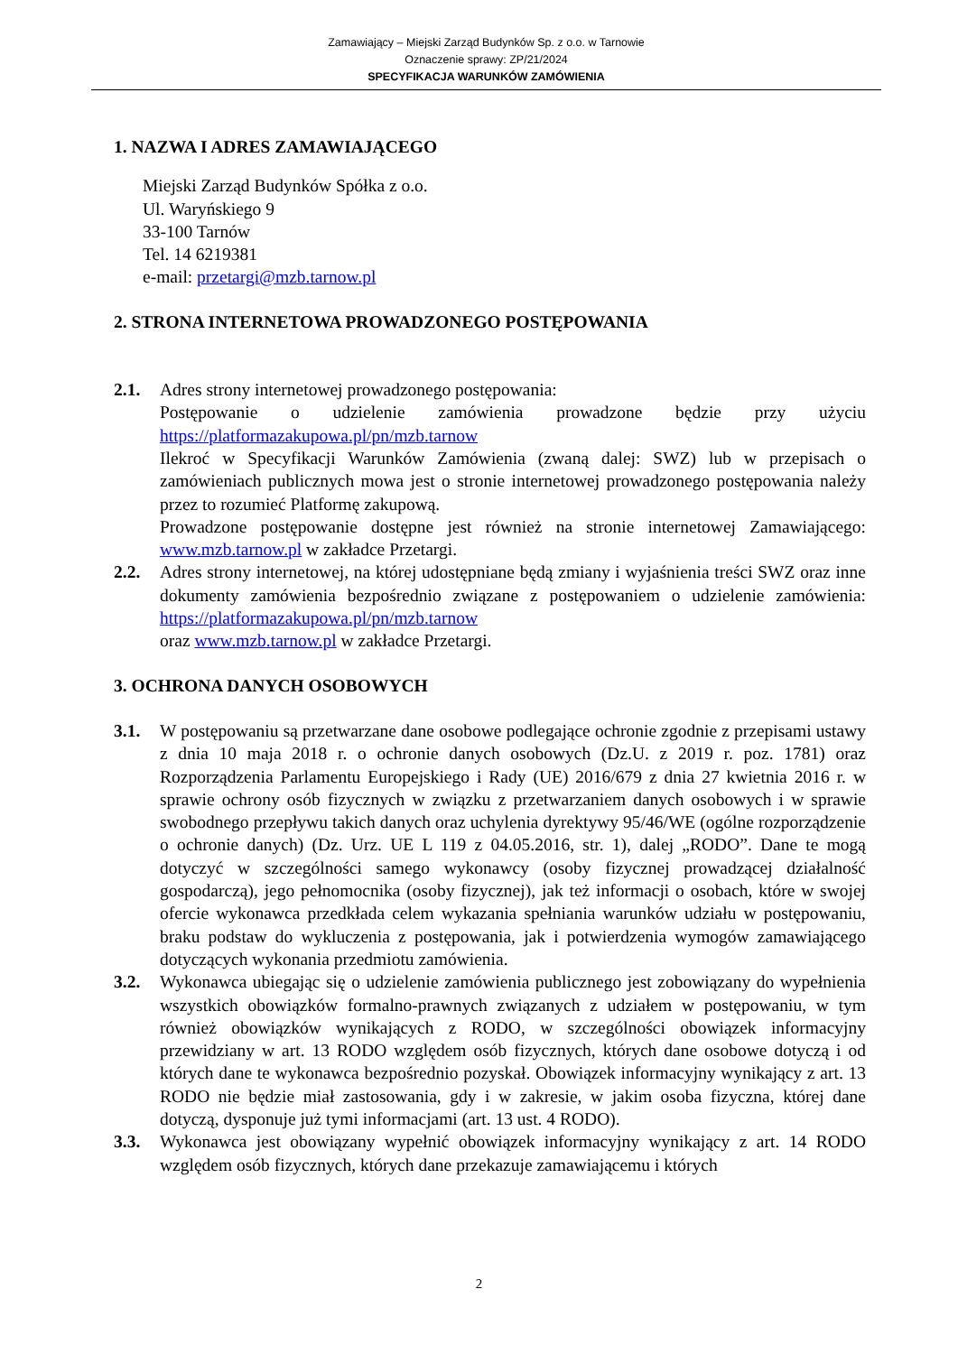Zamawiający – Miejski Zarząd Budynków Sp. z o.o. w Tarnowie
Oznaczenie sprawy: ZP/21/2024
SPECYFIKACJA WARUNKÓW ZAMÓWIENIA
1. NAZWA I ADRES ZAMAWIAJĄCEGO
Miejski Zarząd Budynków Spółka z o.o.
Ul. Waryńskiego 9
33-100 Tarnów
Tel. 14 6219381
e-mail: przetargi@mzb.tarnow.pl
2. STRONA INTERNETOWA PROWADZONEGO POSTĘPOWANIA
2.1. Adres strony internetowej prowadzonego postępowania:
Postępowanie o udzielenie zamówienia prowadzone będzie przy użyciu https://platformazakupowa.pl/pn/mzb.tarnow
Ilekroć w Specyfikacji Warunków Zamówienia (zwaną dalej: SWZ) lub w przepisach o zamówieniach publicznych mowa jest o stronie internetowej prowadzonego postępowania należy przez to rozumieć Platformę zakupową.
Prowadzone postępowanie dostępne jest również na stronie internetowej Zamawiającego: www.mzb.tarnow.pl w zakładce Przetargi.
2.2. Adres strony internetowej, na której udostępniane będą zmiany i wyjaśnienia treści SWZ oraz inne dokumenty zamówienia bezpośrednio związane z postępowaniem o udzielenie zamówienia: https://platformazakupowa.pl/pn/mzb.tarnow
oraz www.mzb.tarnow.pl w zakładce Przetargi.
3. OCHRONA DANYCH OSOBOWYCH
3.1. W postępowaniu są przetwarzane dane osobowe podlegające ochronie zgodnie z przepisami ustawy z dnia 10 maja 2018 r. o ochronie danych osobowych (Dz.U. z 2019 r. poz. 1781) oraz Rozporządzenia Parlamentu Europejskiego i Rady (UE) 2016/679 z dnia 27 kwietnia 2016 r. w sprawie ochrony osób fizycznych w związku z przetwarzaniem danych osobowych i w sprawie swobodnego przepływu takich danych oraz uchylenia dyrektywy 95/46/WE (ogólne rozporządzenie o ochronie danych) (Dz. Urz. UE L 119 z 04.05.2016, str. 1), dalej „RODO”. Dane te mogą dotyczyć w szczególności samego wykonawcy (osoby fizycznej prowadzącej działalność gospodarczą), jego pełnomocnika (osoby fizycznej), jak też informacji o osobach, które w swojej ofercie wykonawca przedkłada celem wykazania spełniania warunków udziału w postępowaniu, braku podstaw do wykluczenia z postępowania, jak i potwierdzenia wymogów zamawiającego dotyczących wykonania przedmiotu zamówienia.
3.2. Wykonawca ubiegając się o udzielenie zamówienia publicznego jest zobowiązany do wypełnienia wszystkich obowiązków formalno-prawnych związanych z udziałem w postępowaniu, w tym również obowiązków wynikających z RODO, w szczególności obowiązek informacyjny przewidziany w art. 13 RODO względem osób fizycznych, których dane osobowe dotyczą i od których dane te wykonawca bezpośrednio pozyskał. Obowiązek informacyjny wynikający z art. 13 RODO nie będzie miał zastosowania, gdy i w zakresie, w jakim osoba fizyczna, której dane dotyczą, dysponuje już tymi informacjami (art. 13 ust. 4 RODO).
3.3. Wykonawca jest obowiązany wypełnić obowiązek informacyjny wynikający z art. 14 RODO względem osób fizycznych, których dane przekazuje zamawiającemu i których
2